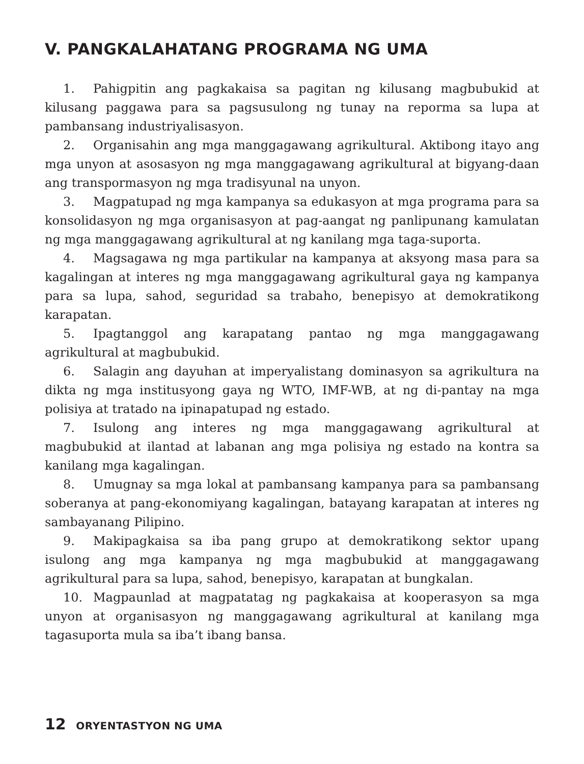V. PANGKALAHATANG PROGRAMA NG UMA
1. Pahigpitin ang pagkakaisa sa pagitan ng kilusang magbubukid at kilusang paggawa para sa pagsusulong ng tunay na reporma sa lupa at pambansang industriyalisasyon.
2. Organisahin ang mga manggagawang agrikultural. Aktibong itayo ang mga unyon at asosasyon ng mga manggagawang agrikultural at bigyang-daan ang transpormasyon ng mga tradisyunal na unyon.
3. Magpatupad ng mga kampanya sa edukasyon at mga programa para sa konsolidasyon ng mga organisasyon at pag-aangat ng panlipunang kamulatan ng mga manggagawang agrikultural at ng kanilang mga taga-suporta.
4. Magsagawa ng mga partikular na kampanya at aksyong masa para sa kagalingan at interes ng mga manggagawang agrikultural gaya ng kampanya para sa lupa, sahod, seguridad sa trabaho, benepisyo at demokratikong karapatan.
5. Ipagtanggol ang karapatang pantao ng mga manggagawang agrikultural at magbubukid.
6. Salagin ang dayuhan at imperyalistang dominasyon sa agrikultura na dikta ng mga institusyong gaya ng WTO, IMF-WB, at ng di-pantay na mga polisiya at tratado na ipinapatupad ng estado.
7. Isulong ang interes ng mga manggagawang agrikultural at magbubukid at ilantad at labanan ang mga polisiya ng estado na kontra sa kanilang mga kagalingan.
8. Umugnay sa mga lokal at pambansang kampanya para sa pambansang soberanya at pang-ekonomiyang kagalingan, batayang karapatan at interes ng sambayanang Pilipino.
9. Makipagkaisa sa iba pang grupo at demokratikong sektor upang isulong ang mga kampanya ng mga magbubukid at manggagawang agrikultural para sa lupa, sahod, benepisyo, karapatan at bungkalan.
10. Magpaunlad at magpatatag ng pagkakaisa at kooperasyon sa mga unyon at organisasyon ng manggagawang agrikultural at kanilang mga tagasuporta mula sa iba’t ibang bansa.
12 ORYENTASTYON NG UMA